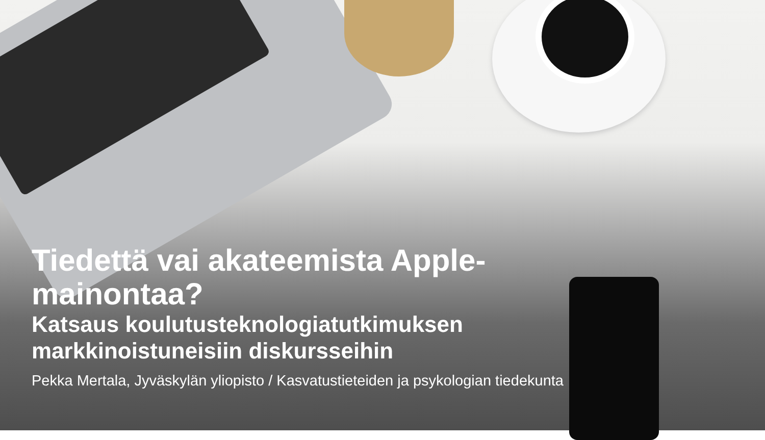Tiedettä vai akateemista Apple-
mainontaa?
Katsaus koulutusteknologiatutkimuksen
markkinoistuneisiin diskursseihin
Pekka Mertala, Jyväskylän yliopisto / Kasvatustieteiden ja psykologian tiedekunta